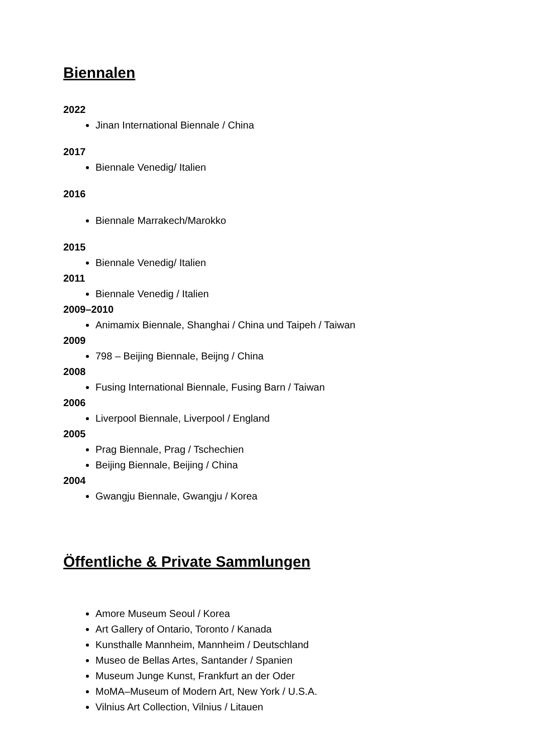Biennalen
2022
Jinan International Biennale / China
2017
Biennale Venedig/ Italien
2016
Biennale Marrakech/Marokko
2015
Biennale Venedig/ Italien
2011
Biennale Venedig / Italien
2009–2010
Animamix Biennale, Shanghai / China und Taipeh / Taiwan
2009
798 – Beijing Biennale, Beijng / China
2008
Fusing International Biennale, Fusing Barn / Taiwan
2006
Liverpool Biennale, Liverpool / England
2005
Prag Biennale, Prag / Tschechien
Beijing Biennale, Beijing / China
2004
Gwangju Biennale, Gwangju / Korea
Öffentliche & Private Sammlungen
Amore Museum Seoul / Korea
Art Gallery of Ontario, Toronto / Kanada
Kunsthalle Mannheim, Mannheim / Deutschland
Museo de Bellas Artes, Santander / Spanien
Museum Junge Kunst, Frankfurt an der Oder
MoMA–Museum of Modern Art, New York / U.S.A.
Vilnius Art Collection, Vilnius / Litauen